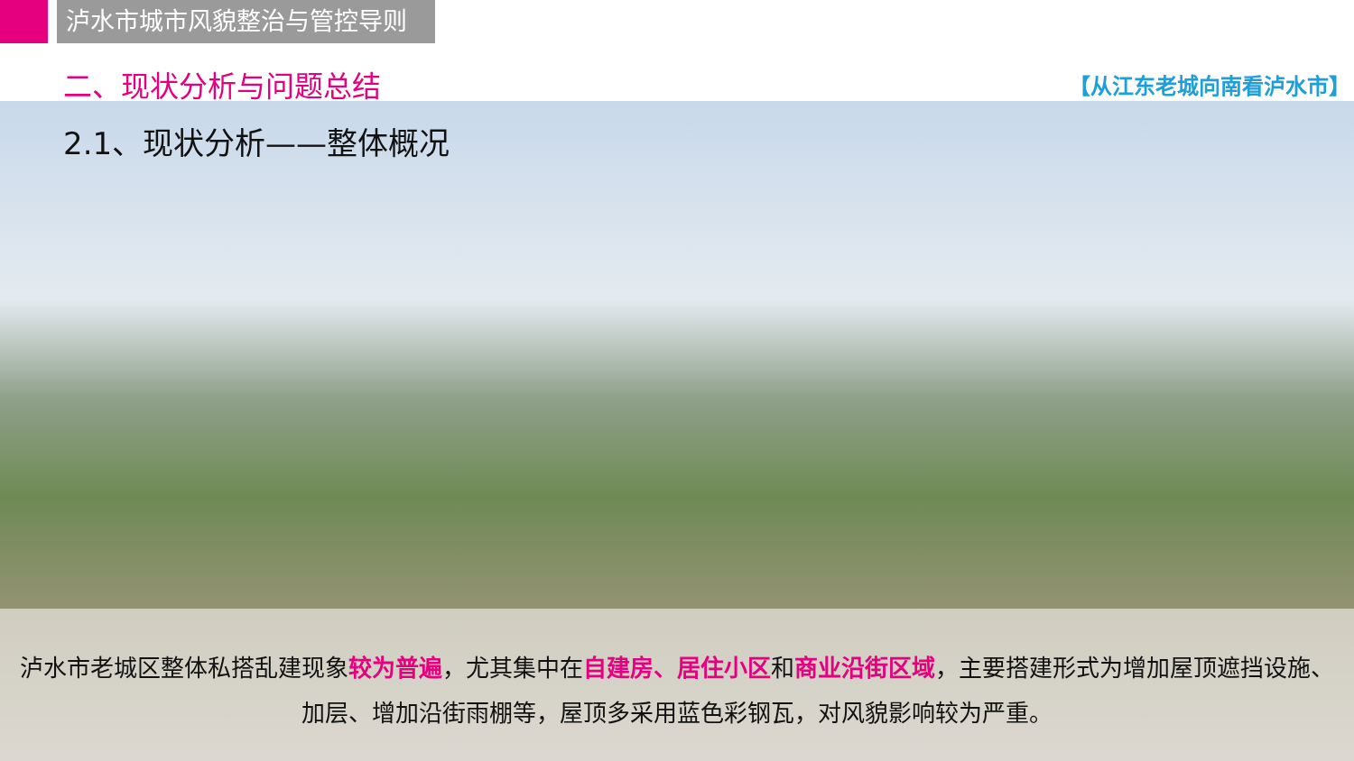泸水市城市风貌整治与管控导则
二、现状分析与问题总结 【从江东老城向南看泸水市】
2.1、现状分析——整体概况
泸水市老城区整体私搭乱建现象较为普遍，尤其集中在自建房、居住小区和商业沿街区域，主要搭建形式为增加屋顶遮挡设施、加层、增加沿街雨棚等，屋顶多采用蓝色彩钢瓦，对风貌影响较为严重。